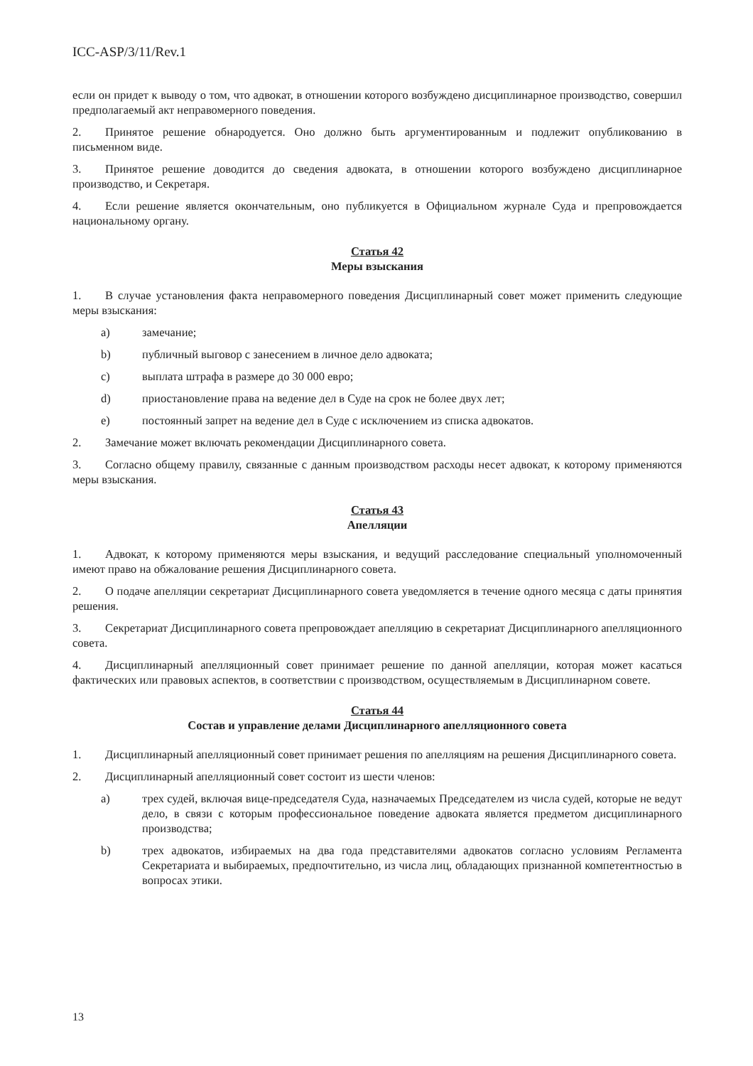ICC-ASP/3/11/Rev.1
если он придет к выводу о том, что адвокат, в отношении которого возбуждено дисциплинарное производство, совершил предполагаемый акт неправомерного поведения.
2. Принятое решение обнародуется. Оно должно быть аргументированным и подлежит опубликованию в письменном виде.
3. Принятое решение доводится до сведения адвоката, в отношении которого возбуждено дисциплинарное производство, и Секретаря.
4. Если решение является окончательным, оно публикуется в Официальном журнале Суда и препровождается национальному органу.
Статья 42
Меры взыскания
1. В случае установления факта неправомерного поведения Дисциплинарный совет может применить следующие меры взыскания:
a) замечание;
b) публичный выговор с занесением в личное дело адвоката;
c) выплата штрафа в размере до 30 000 евро;
d) приостановление права на ведение дел в Суде на срок не более двух лет;
e) постоянный запрет на ведение дел в Суде с исключением из списка адвокатов.
2. Замечание может включать рекомендации Дисциплинарного совета.
3. Согласно общему правилу, связанные с данным производством расходы несет адвокат, к которому применяются меры взыскания.
Статья 43
Апелляции
1. Адвокат, к которому применяются меры взыскания, и ведущий расследование специальный уполномоченный имеют право на обжалование решения Дисциплинарного совета.
2. О подаче апелляции секретариат Дисциплинарного совета уведомляется в течение одного месяца с даты принятия решения.
3. Секретариат Дисциплинарного совета препровождает апелляцию в секретариат Дисциплинарного апелляционного совета.
4. Дисциплинарный апелляционный совет принимает решение по данной апелляции, которая может касаться фактических или правовых аспектов, в соответствии с производством, осуществляемым в Дисциплинарном совете.
Статья 44
Состав и управление делами Дисциплинарного апелляционного совета
1. Дисциплинарный апелляционный совет принимает решения по апелляциям на решения Дисциплинарного совета.
2. Дисциплинарный апелляционный совет состоит из шести членов:
a) трех судей, включая вице-председателя Суда, назначаемых Председателем из числа судей, которые не ведут дело, в связи с которым профессиональное поведение адвоката является предметом дисциплинарного производства;
b) трех адвокатов, избираемых на два года представителями адвокатов согласно условиям Регламента Секретариата и выбираемых, предпочтительно, из числа лиц, обладающих признанной компетентностью в вопросах этики.
13